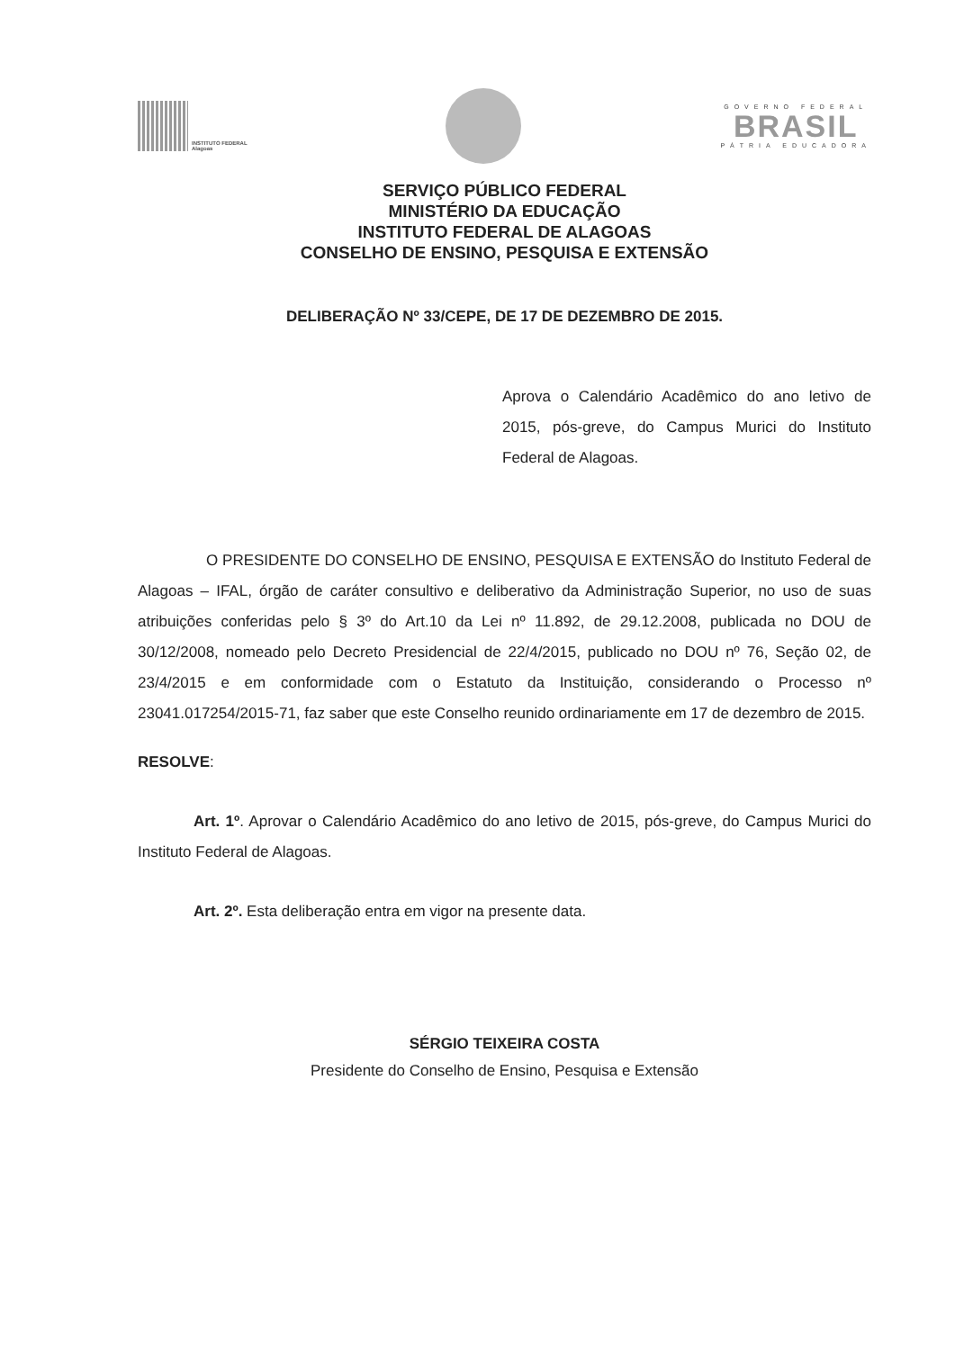INSTITUTO FEDERAL
Alagoas
GOVERNO FEDERAL
BRASIL
PÁTRIA EDUCADORA
SERVIÇO PÚBLICO FEDERAL
MINISTÉRIO DA EDUCAÇÃO
INSTITUTO FEDERAL DE ALAGOAS
CONSELHO DE ENSINO, PESQUISA E EXTENSÃO
DELIBERAÇÃO Nº 33/CEPE, DE 17 DE DEZEMBRO DE 2015.
Aprova o Calendário Acadêmico do ano letivo de 2015, pós-greve, do Campus Murici do Instituto Federal de Alagoas.
O PRESIDENTE DO CONSELHO DE ENSINO, PESQUISA E EXTENSÃO do Instituto Federal de Alagoas – IFAL, órgão de caráter consultivo e deliberativo da Administração Superior, no uso de suas atribuições conferidas pelo § 3º do Art.10 da Lei nº 11.892, de 29.12.2008, publicada no DOU de 30/12/2008, nomeado pelo Decreto Presidencial de 22/4/2015, publicado no DOU nº 76, Seção 02, de 23/4/2015 e em conformidade com o Estatuto da Instituição, considerando o Processo nº 23041.017254/2015-71, faz saber que este Conselho reunido ordinariamente em 17 de dezembro de 2015.
RESOLVE:
Art. 1º. Aprovar o Calendário Acadêmico do ano letivo de 2015, pós-greve, do Campus Murici do Instituto Federal de Alagoas.
Art. 2º. Esta deliberação entra em vigor na presente data.
SÉRGIO TEIXEIRA COSTA
Presidente do Conselho de Ensino, Pesquisa e Extensão